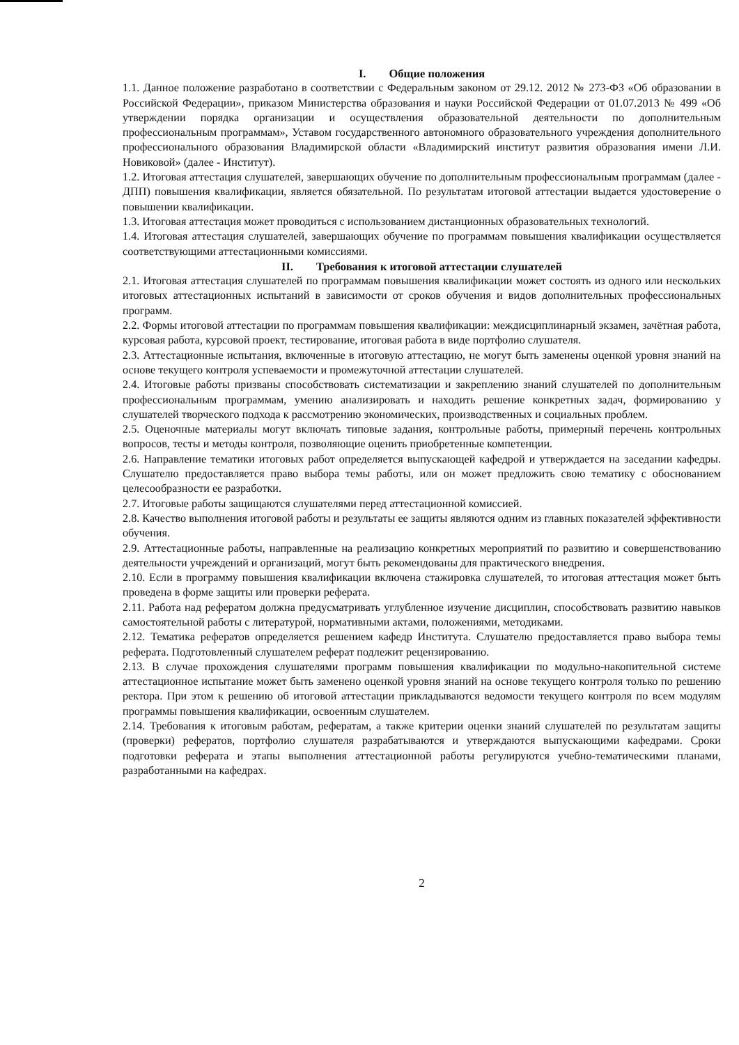I. Общие положения
1.1. Данное положение разработано в соответствии с Федеральным законом от 29.12. 2012 № 273-ФЗ «Об образовании в Российской Федерации», приказом Министерства образования и науки Российской Федерации от 01.07.2013 № 499 «Об утверждении порядка организации и осуществления образовательной деятельности по дополнительным профессиональным программам», Уставом государственного автономного образовательного учреждения дополнительного профессионального образования Владимирской области «Владимирский институт развития образования имени Л.И. Новиковой» (далее - Институт).
1.2. Итоговая аттестация слушателей, завершающих обучение по дополнительным профессиональным программам (далее - ДПП) повышения квалификации, является обязательной. По результатам итоговой аттестации выдается удостоверение о повышении квалификации.
1.3. Итоговая аттестация может проводиться с использованием дистанционных образовательных технологий.
1.4. Итоговая аттестация слушателей, завершающих обучение по программам повышения квалификации осуществляется соответствующими аттестационными комиссиями.
II. Требования к итоговой аттестации слушателей
2.1. Итоговая аттестация слушателей по программам повышения квалификации может состоять из одного или нескольких итоговых аттестационных испытаний в зависимости от сроков обучения и видов дополнительных профессиональных программ.
2.2. Формы итоговой аттестации по программам повышения квалификации: междисциплинарный экзамен, зачётная работа, курсовая работа, курсовой проект, тестирование, итоговая работа в виде портфолио слушателя.
2.3. Аттестационные испытания, включенные в итоговую аттестацию, не могут быть заменены оценкой уровня знаний на основе текущего контроля успеваемости и промежуточной аттестации слушателей.
2.4. Итоговые работы призваны способствовать систематизации и закреплению знаний слушателей по дополнительным профессиональным программам, умению анализировать и находить решение конкретных задач, формированию у слушателей творческого подхода к рассмотрению экономических, производственных и социальных проблем.
2.5. Оценочные материалы могут включать типовые задания, контрольные работы, примерный перечень контрольных вопросов, тесты и методы контроля, позволяющие оценить приобретенные компетенции.
2.6. Направление тематики итоговых работ определяется выпускающей кафедрой и утверждается на заседании кафедры. Слушателю предоставляется право выбора темы работы, или он может предложить свою тематику с обоснованием целесообразности ее разработки.
2.7. Итоговые работы защищаются слушателями перед аттестационной комиссией.
2.8. Качество выполнения итоговой работы и результаты ее защиты являются одним из главных показателей эффективности обучения.
2.9. Аттестационные работы, направленные на реализацию конкретных мероприятий по развитию и совершенствованию деятельности учреждений и организаций, могут быть рекомендованы для практического внедрения.
2.10. Если в программу повышения квалификации включена стажировка слушателей, то итоговая аттестация может быть проведена в форме защиты или проверки реферата.
2.11. Работа над рефератом должна предусматривать углубленное изучение дисциплин, способствовать развитию навыков самостоятельной работы с литературой, нормативными актами, положениями, методиками.
2.12. Тематика рефератов определяется решением кафедр Института. Слушателю предоставляется право выбора темы реферата. Подготовленный слушателем реферат подлежит рецензированию.
2.13. В случае прохождения слушателями программ повышения квалификации по модульно-накопительной системе аттестационное испытание может быть заменено оценкой уровня знаний на основе текущего контроля только по решению ректора. При этом к решению об итоговой аттестации прикладываются ведомости текущего контроля по всем модулям программы повышения квалификации, освоенным слушателем.
2.14. Требования к итоговым работам, рефератам, а также критерии оценки знаний слушателей по результатам защиты (проверки) рефератов, портфолио слушателя разрабатываются и утверждаются выпускающими кафедрами. Сроки подготовки реферата и этапы выполнения аттестационной работы регулируются учебно-тематическими планами, разработанными на кафедрах.
2